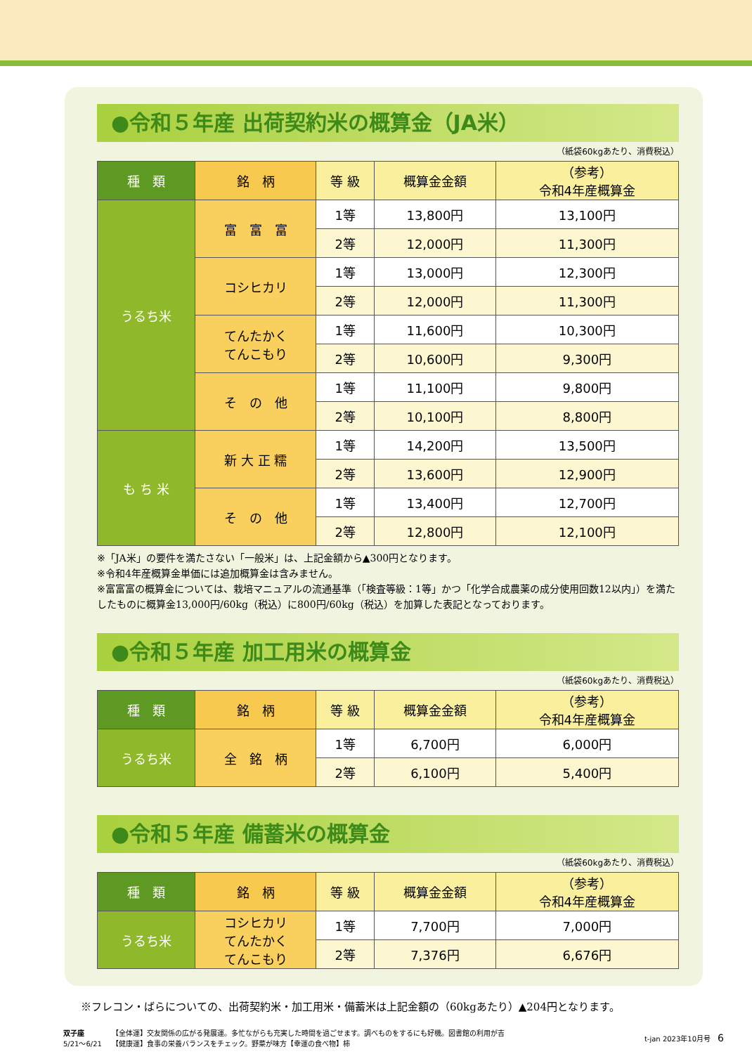●令和５年産 出荷契約米の概算金（JA米）
（紙袋60kgあたり、消費税込）
| 種 類 | 銘 柄 | 等 級 | 概算金金額 | （参考） 令和4年産概算金 |
| --- | --- | --- | --- | --- |
| うるち米 | 富 富 富 | 1等 | 13,800円 | 13,100円 |
| | | 2等 | 12,000円 | 11,300円 |
| | コシヒカリ | 1等 | 13,000円 | 12,300円 |
| | | 2等 | 12,000円 | 11,300円 |
| | てんたかく てんこもり | 1等 | 11,600円 | 10,300円 |
| | | 2等 | 10,600円 | 9,300円 |
| | そ の 他 | 1等 | 11,100円 | 9,800円 |
| | | 2等 | 10,100円 | 8,800円 |
| も ち 米 | 新 大 正 糯 | 1等 | 14,200円 | 13,500円 |
| | | 2等 | 13,600円 | 12,900円 |
| | そ の 他 | 1等 | 13,400円 | 12,700円 |
| | | 2等 | 12,800円 | 12,100円 |
※「JA米」の要件を満たさない「一般米」は、上記金額から▲300円となります。
※令和4年産概算金単価には追加概算金は含みません。
※富富富の概算金については、栽培マニュアルの流通基準（「検査等級：1等」かつ「化学合成農薬の成分使用回数12以内」）を満たしたものに概算金13,000円/60kg（税込）に800円/60kg（税込）を加算した表記となっております。
●令和５年産 加工用米の概算金
（紙袋60kgあたり、消費税込）
| 種 類 | 銘 柄 | 等 級 | 概算金金額 | （参考） 令和4年産概算金 |
| --- | --- | --- | --- | --- |
| うるち米 | 全 銘 柄 | 1等 | 6,700円 | 6,000円 |
| | | 2等 | 6,100円 | 5,400円 |
●令和５年産 備蓄米の概算金
（紙袋60kgあたり、消費税込）
| 種 類 | 銘 柄 | 等 級 | 概算金金額 | （参考） 令和4年産概算金 |
| --- | --- | --- | --- | --- |
| うるち米 | コシヒカリ てんたかく てんこもり | 1等 | 7,700円 | 7,000円 |
| | | 2等 | 7,376円 | 6,676円 |
※フレコン・ばらについての、出荷契約米・加工用米・備蓄米は上記金額の（60kgあたり）▲204円となります。
双子座
5/21～6/21
【全体運】交友関係の広がる発展運。多忙ながらも充実した時間を過ごせます。調べものをするにも好機。図書館の利用が吉
【健康運】食事の栄養バランスをチェック。野菜が味方【幸運の食べ物】柿
t-jan 2023年10月号　6